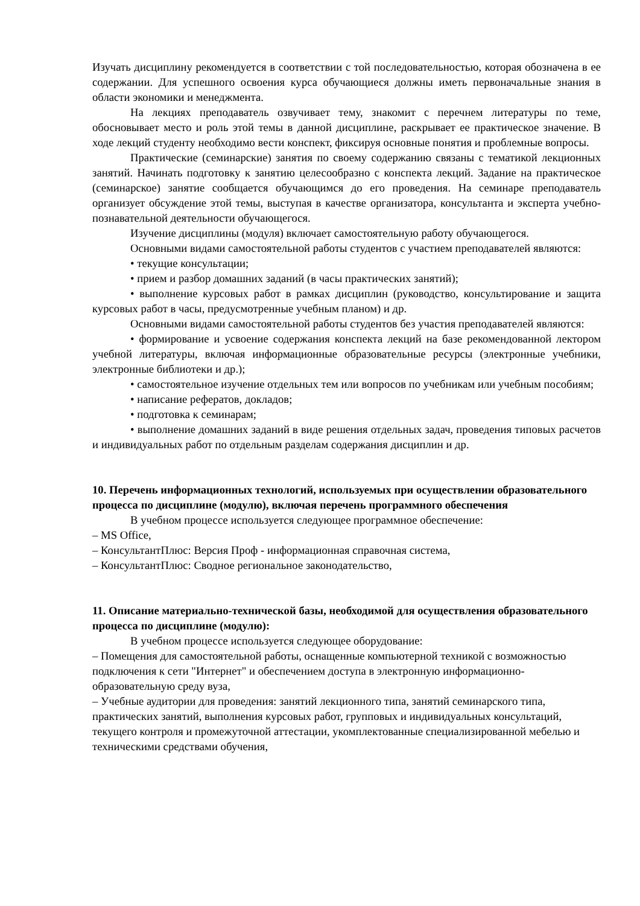Изучать дисциплину рекомендуется в соответствии с той последовательностью, которая обозначена в ее содержании. Для успешного освоения курса обучающиеся должны иметь первоначальные знания в области экономики и менеджмента.
На лекциях преподаватель озвучивает тему, знакомит с перечнем литературы по теме, обосновывает место и роль этой темы в данной дисциплине, раскрывает ее практическое значение. В ходе лекций студенту необходимо вести конспект, фиксируя основные понятия и проблемные вопросы.
Практические (семинарские) занятия по своему содержанию связаны с тематикой лекционных занятий. Начинать подготовку к занятию целесообразно с конспекта лекций. Задание на практическое (семинарское) занятие сообщается обучающимся до его проведения. На семинаре преподаватель организует обсуждение этой темы, выступая в качестве организатора, консультанта и эксперта учебно-познавательной деятельности обучающегося.
Изучение дисциплины (модуля) включает самостоятельную работу обучающегося.
Основными видами самостоятельной работы студентов с участием преподавателей являются:
• текущие консультации;
• прием и разбор домашних заданий (в часы практических занятий);
• выполнение курсовых работ в рамках дисциплин (руководство, консультирование и защита курсовых работ в часы, предусмотренные учебным планом) и др.
Основными видами самостоятельной работы студентов без участия преподавателей являются:
• формирование и усвоение содержания конспекта лекций на базе рекомендованной лектором учебной литературы, включая информационные образовательные ресурсы (электронные учебники, электронные библиотеки и др.);
• самостоятельное изучение отдельных тем или вопросов по учебникам или учебным пособиям;
• написание рефератов, докладов;
• подготовка к семинарам;
• выполнение домашних заданий в виде решения отдельных задач, проведения типовых расчетов и индивидуальных работ по отдельным разделам содержания дисциплин и др.
10. Перечень информационных технологий, используемых при осуществлении образовательного процесса по дисциплине (модулю), включая перечень программного обеспечения
В учебном процессе используется следующее программное обеспечение:
– MS Office,
– КонсультантПлюс: Версия Проф - информационная справочная система,
– КонсультантПлюс: Сводное региональное законодательство,
11. Описание материально-технической базы, необходимой для осуществления образовательного процесса по дисциплине (модулю):
В учебном процессе используется следующее оборудование:
– Помещения для самостоятельной работы, оснащенные компьютерной техникой с возможностью подключения к сети "Интернет" и обеспечением доступа в электронную информационно-образовательную среду вуза,
– Учебные аудитории для проведения: занятий лекционного типа, занятий семинарского типа, практических занятий, выполнения курсовых работ, групповых и индивидуальных консультаций, текущего контроля и промежуточной аттестации, укомплектованные специализированной мебелью и техническими средствами обучения,